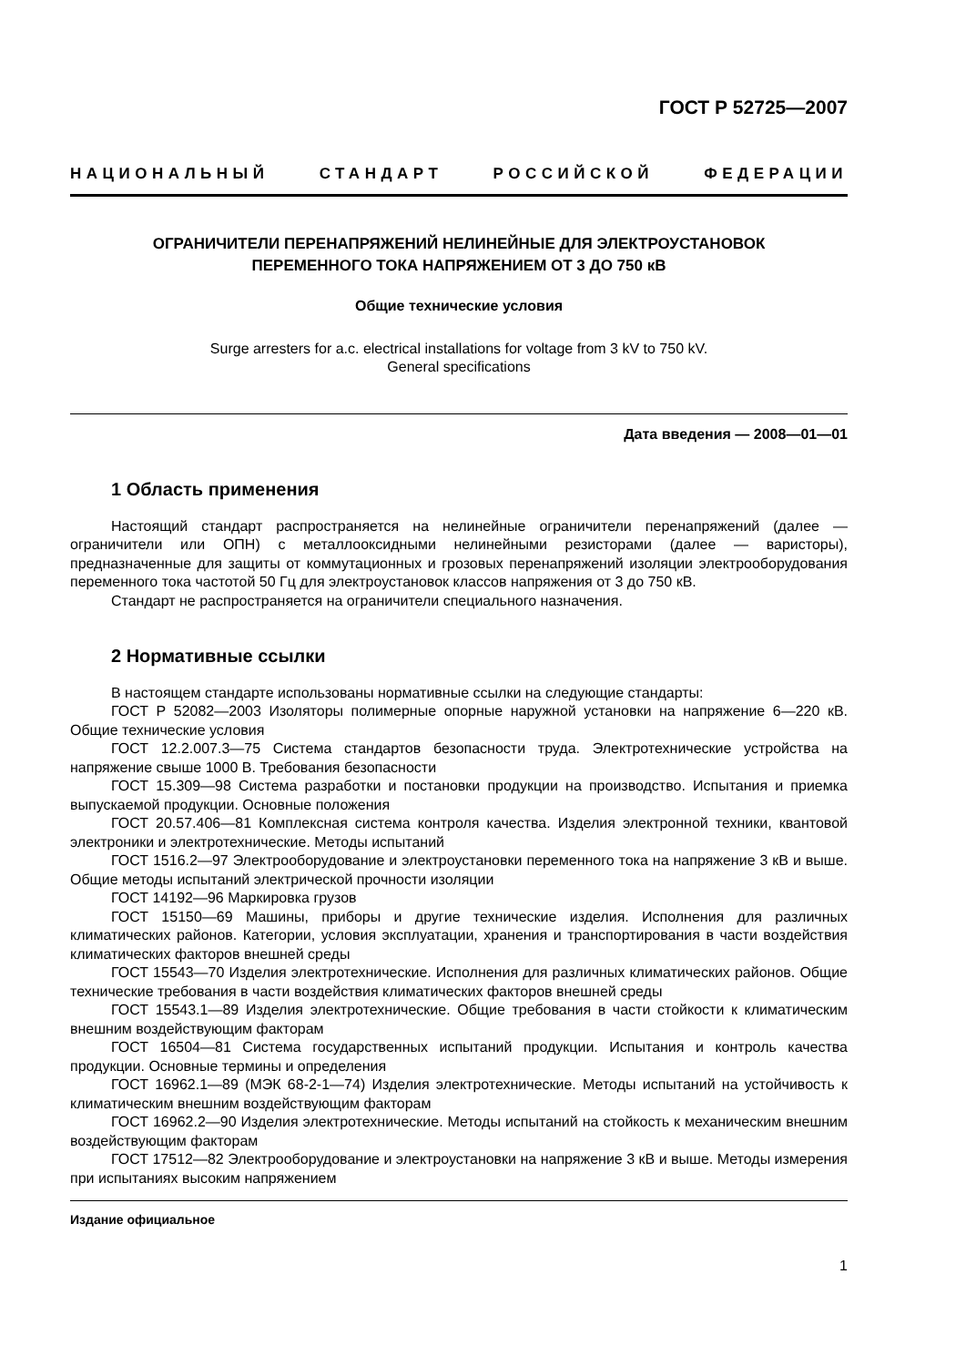ГОСТ Р 52725—2007
НАЦИОНАЛЬНЫЙ СТАНДАРТ РОССИЙСКОЙ ФЕДЕРАЦИИ
ОГРАНИЧИТЕЛИ ПЕРЕНАПРЯЖЕНИЙ НЕЛИНЕЙНЫЕ ДЛЯ ЭЛЕКТРОУСТАНОВОК
ПЕРЕМЕННОГО ТОКА НАПРЯЖЕНИЕМ ОТ 3 ДО 750 кВ
Общие технические условия
Surge arresters for a.c. electrical installations for voltage from 3 kV to 750 kV.
General specifications
Дата введения — 2008—01—01
1 Область применения
Настоящий стандарт распространяется на нелинейные ограничители перенапряжений (далее — ограничители или ОПН) с металлооксидными нелинейными резисторами (далее — варисторы), предназначенные для защиты от коммутационных и грозовых перенапряжений изоляции электрооборудования переменного тока частотой 50 Гц для электроустановок классов напряжения от 3 до 750 кВ.
Стандарт не распространяется на ограничители специального назначения.
2 Нормативные ссылки
В настоящем стандарте использованы нормативные ссылки на следующие стандарты:
ГОСТ Р 52082—2003 Изоляторы полимерные опорные наружной установки на напряжение 6—220 кВ. Общие технические условия
ГОСТ 12.2.007.3—75 Система стандартов безопасности труда. Электротехнические устройства на напряжение свыше 1000 В. Требования безопасности
ГОСТ 15.309—98 Система разработки и постановки продукции на производство. Испытания и приемка выпускаемой продукции. Основные положения
ГОСТ 20.57.406—81 Комплексная система контроля качества. Изделия электронной техники, квантовой электроники и электротехнические. Методы испытаний
ГОСТ 1516.2—97 Электрооборудование и электроустановки переменного тока на напряжение 3 кВ и выше. Общие методы испытаний электрической прочности изоляции
ГОСТ 14192—96 Маркировка грузов
ГОСТ 15150—69 Машины, приборы и другие технические изделия. Исполнения для различных климатических районов. Категории, условия эксплуатации, хранения и транспортирования в части воздействия климатических факторов внешней среды
ГОСТ 15543—70 Изделия электротехнические. Исполнения для различных климатических районов. Общие технические требования в части воздействия климатических факторов внешней среды
ГОСТ 15543.1—89 Изделия электротехнические. Общие требования в части стойкости к климатическим внешним воздействующим факторам
ГОСТ 16504—81 Система государственных испытаний продукции. Испытания и контроль качества продукции. Основные термины и определения
ГОСТ 16962.1—89 (МЭК 68-2-1—74) Изделия электротехнические. Методы испытаний на устойчивость к климатическим внешним воздействующим факторам
ГОСТ 16962.2—90 Изделия электротехнические. Методы испытаний на стойкость к механическим внешним воздействующим факторам
ГОСТ 17512—82 Электрооборудование и электроустановки на напряжение 3 кВ и выше. Методы измерения при испытаниях высоким напряжением
Издание официальное
1